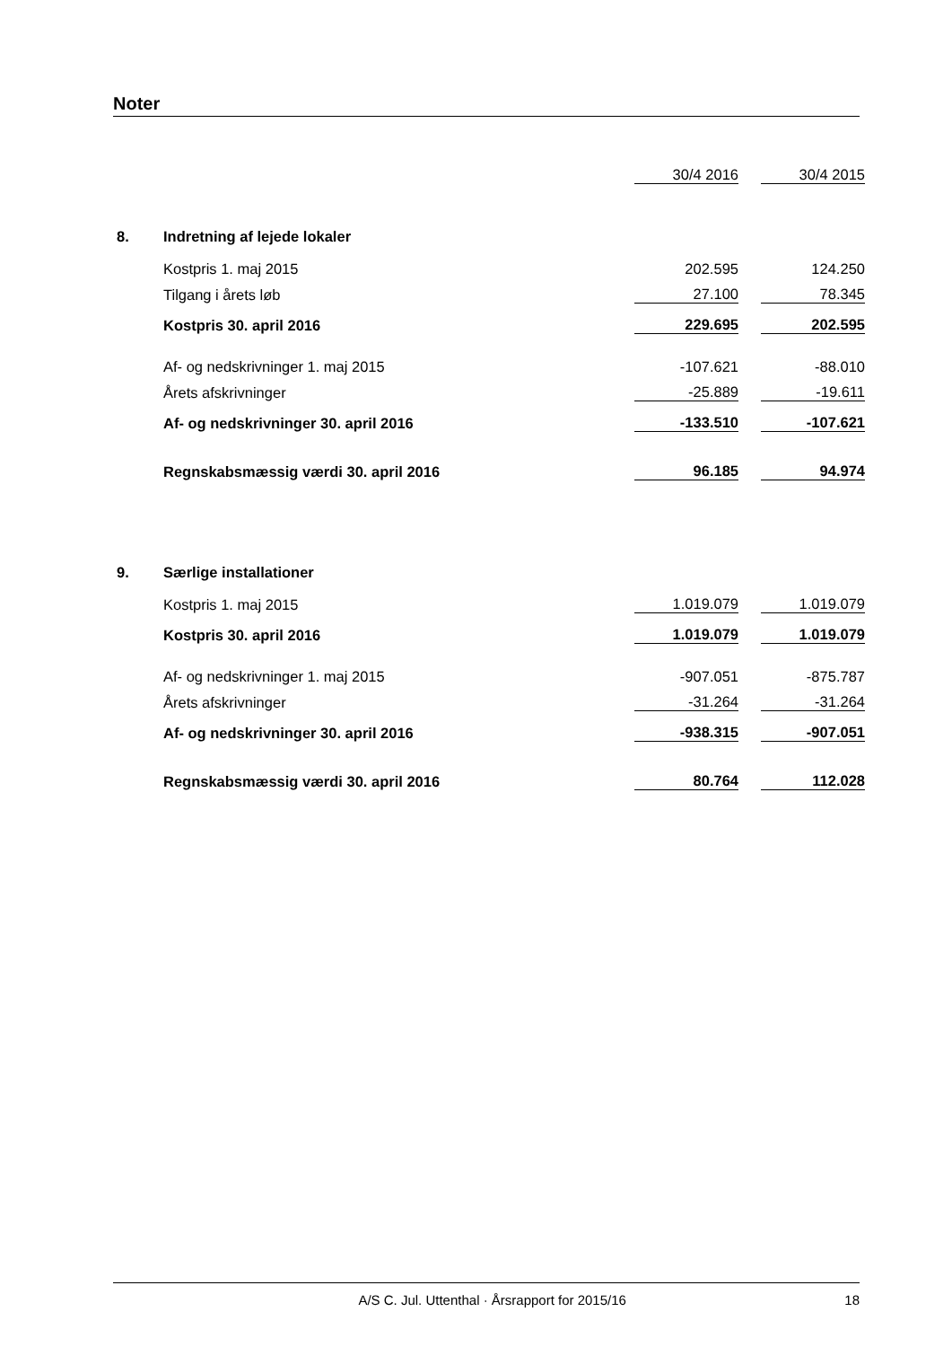Noter
| | | 30/4 2016 | | 30/4 2015 |
| 8. | Indretning af lejede lokaler | | | |
| | Kostpris 1. maj 2015 | 202.595 | | 124.250 |
| | Tilgang i årets løb | 27.100 | | 78.345 |
| | Kostpris 30. april 2016 | 229.695 | | 202.595 |
| | Af- og nedskrivninger 1. maj 2015 | -107.621 | | -88.010 |
| | Årets afskrivninger | -25.889 | | -19.611 |
| | Af- og nedskrivninger 30. april 2016 | -133.510 | | -107.621 |
| | Regnskabsmæssig værdi 30. april 2016 | 96.185 | | 94.974 |
| 9. | Særlige installationer | | | |
| | Kostpris 1. maj 2015 | 1.019.079 | | 1.019.079 |
| | Kostpris 30. april 2016 | 1.019.079 | | 1.019.079 |
| | Af- og nedskrivninger 1. maj 2015 | -907.051 | | -875.787 |
| | Årets afskrivninger | -31.264 | | -31.264 |
| | Af- og nedskrivninger 30. april 2016 | -938.315 | | -907.051 |
| | Regnskabsmæssig værdi 30. april 2016 | 80.764 | | 112.028 |
A/S C. Jul. Uttenthal · Årsrapport for 2015/16 18